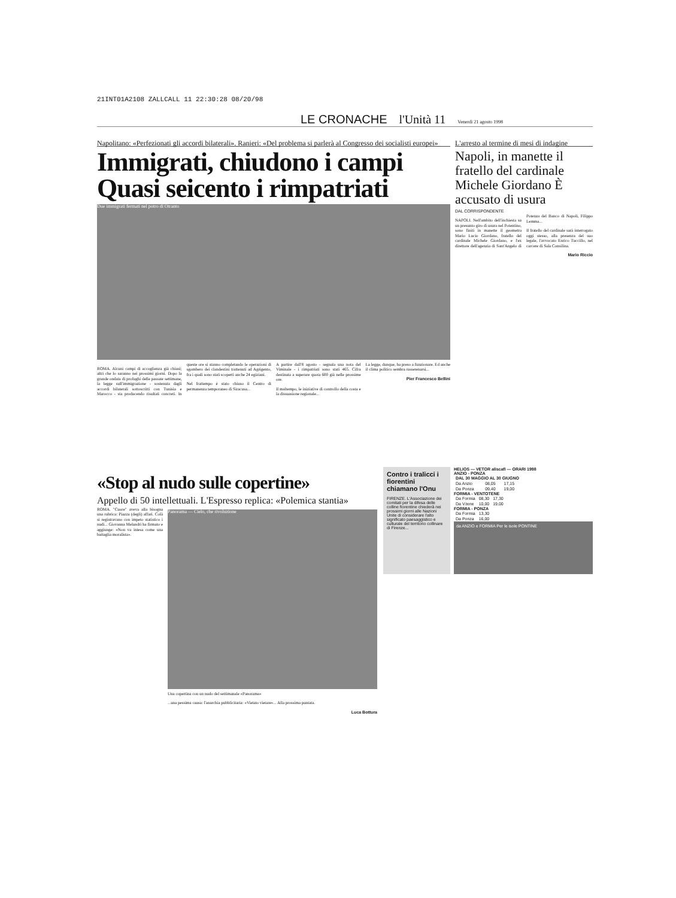21INT01A2108 ZALLCALL 11 22:30:28 08/20/98
LE CRONACHE l'Unità 11 Venerdì 21 agosto 1998
Napolitano: «Perfezionati gli accordi bilaterali». Ranieri: «Del problema si parlerà al Congresso dei socialisti europei»
Immigrati, chiudono i campi
Quasi seicento i rimpatriati
Due immigrati fermati nel potro di Otranto
ROMA. Alcuni campi di accoglienza già chiusi; altri che lo saranno nei prossimi giorni. Dopo la grande ondata di profughi delle passate settimane, la legge sull'immigrazione - sostenuta dagli accordi bilaterali sottoscritti con Tunisia e Marocco - sta producendo risultati concreti. In queste ore si stanno completando le operazioni di sgombero dei clandestini trattenuti ad Agrigento, fra i quali sono stati scoperti anche 24 egiziani.
Nel frattempo è stato chiuso il Centro di permanenza temporaneo di Siracusa...
A partire dall'8 agosto - segnala una nota del Viminale - i rimpatriati sono stati 465. Cifra destinata a superare quota 600 già nelle prossime ore.
Il maltempo, le iniziative di controllo della costa e la dissuasione regionale...
La legge, dunque, ha preso a funzionare. Ed anche il clima politico sembra rasserenarsi...
Pier Francesco Bellini
L'arresto al termine di mesi di indagine
Napoli, in manette il fratello del cardinale Michele Giordano È accusato di usura
DAL CORRISPONDENTE
NAPOLI. Nell'ambito dell'inchiesta su un presunto giro di usura nel Potentino, sono finiti in manette il geometra Mario Lucio Giordano, fratello del cardinale Michele Giordano, e l'ex direttore dell'agenzia di Sant'Angelo di Potenza del Banco di Napoli, Filippo Lemma...
Il fratello del cardinale sarà interrogato oggi stesso, alla presenza del suo legale, l'avvocato Enrico Tuccillo, nel carcere di Sala Consilina.
Mario Riccio
«Stop al nudo sulle copertine»
Appello di 50 intellettuali. L'Espresso replica: «Polemica stantia»
ROMA. "Cuore" aveva alla bisogna una rubrica: Piazza (degli) affari. Colà si registravano con impeto statistico i nudi... Giovanna Melandri ha firmato e aggiunge: «Non va intesa come una battaglia moralista».
Panorama — Cielo, che rivoluzione
Una copertina con un nudo del settimanale «Panorama»
...una pessima causa: l'anarchia pubblicitaria: «Vietato vietare»... Alla prossima puntata.
Luca Bottura
Contro i tralicci i fiorentini chiamano l'Onu
FIRENZE. L'Associazione dei comitati per la difesa delle colline fiorentine chiederà nei prossimi giorni alle Nazioni Unite di considerare l'alto significato paesaggistico e culturale del territorio collinare di Firenze...
HELIOS — VETOR aliscafi — ORARI 1998
ANZIO - PONZA
| DAL 30 MAGGIO AL 30 GIUGNO | | |
| --- | --- | --- |
| Da Anzio | 08,05 | 17,15 |
| Da Ponza | 09,40 | 19,00 |
FORMIA - VENTOTENE
| Da Formia | 08,30 | 17,30 |
| Da V.tene | 10,00 | 19,00 |
FORMIA - PONZA
| Da Formia | 13,30 |
| Da Ponza | 16,00 |
da ANZIO e FORMIA Per le isole PONTINE